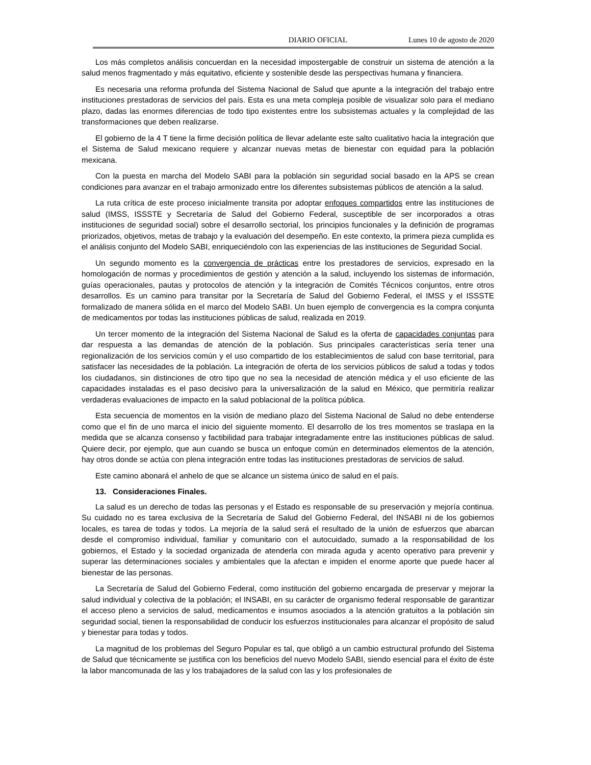DIARIO OFICIAL Lunes 10 de agosto de 2020
Los más completos análisis concuerdan en la necesidad impostergable de construir un sistema de atención a la salud menos fragmentado y más equitativo, eficiente y sostenible desde las perspectivas humana y financiera.
Es necesaria una reforma profunda del Sistema Nacional de Salud que apunte a la integración del trabajo entre instituciones prestadoras de servicios del país. Esta es una meta compleja posible de visualizar solo para el mediano plazo, dadas las enormes diferencias de todo tipo existentes entre los subsistemas actuales y la complejidad de las transformaciones que deben realizarse.
El gobierno de la 4 T tiene la firme decisión política de llevar adelante este salto cualitativo hacia la integración que el Sistema de Salud mexicano requiere y alcanzar nuevas metas de bienestar con equidad para la población mexicana.
Con la puesta en marcha del Modelo SABI para la población sin seguridad social basado en la APS se crean condiciones para avanzar en el trabajo armonizado entre los diferentes subsistemas públicos de atención a la salud.
La ruta crítica de este proceso inicialmente transita por adoptar enfoques compartidos entre las instituciones de salud (IMSS, ISSSTE y Secretaría de Salud del Gobierno Federal, susceptible de ser incorporados a otras instituciones de seguridad social) sobre el desarrollo sectorial, los principios funcionales y la definición de programas priorizados, objetivos, metas de trabajo y la evaluación del desempeño. En este contexto, la primera pieza cumplida es el análisis conjunto del Modelo SABI, enriqueciéndolo con las experiencias de las instituciones de Seguridad Social.
Un segundo momento es la convergencia de prácticas entre los prestadores de servicios, expresado en la homologación de normas y procedimientos de gestión y atención a la salud, incluyendo los sistemas de información, guías operacionales, pautas y protocolos de atención y la integración de Comités Técnicos conjuntos, entre otros desarrollos. Es un camino para transitar por la Secretaría de Salud del Gobierno Federal, el IMSS y el ISSSTE formalizado de manera sólida en el marco del Modelo SABI. Un buen ejemplo de convergencia es la compra conjunta de medicamentos por todas las instituciones públicas de salud, realizada en 2019.
Un tercer momento de la integración del Sistema Nacional de Salud es la oferta de capacidades conjuntas para dar respuesta a las demandas de atención de la población. Sus principales características sería tener una regionalización de los servicios común y el uso compartido de los establecimientos de salud con base territorial, para satisfacer las necesidades de la población. La integración de oferta de los servicios públicos de salud a todas y todos los ciudadanos, sin distinciones de otro tipo que no sea la necesidad de atención médica y el uso eficiente de las capacidades instaladas es el paso decisivo para la universalización de la salud en México, que permitiría realizar verdaderas evaluaciones de impacto en la salud poblacional de la política pública.
Esta secuencia de momentos en la visión de mediano plazo del Sistema Nacional de Salud no debe entenderse como que el fin de uno marca el inicio del siguiente momento. El desarrollo de los tres momentos se traslapa en la medida que se alcanza consenso y factibilidad para trabajar integradamente entre las instituciones públicas de salud. Quiere decir, por ejemplo, que aun cuando se busca un enfoque común en determinados elementos de la atención, hay otros donde se actúa con plena integración entre todas las instituciones prestadoras de servicios de salud.
Este camino abonará el anhelo de que se alcance un sistema único de salud en el país.
13. Consideraciones Finales.
La salud es un derecho de todas las personas y el Estado es responsable de su preservación y mejoría continua. Su cuidado no es tarea exclusiva de la Secretaría de Salud del Gobierno Federal, del INSABI ni de los gobiernos locales, es tarea de todas y todos. La mejoría de la salud será el resultado de la unión de esfuerzos que abarcan desde el compromiso individual, familiar y comunitario con el autocuidado, sumado a la responsabilidad de los gobiernos, el Estado y la sociedad organizada de atenderla con mirada aguda y acento operativo para prevenir y superar las determinaciones sociales y ambientales que la afectan e impiden el enorme aporte que puede hacer al bienestar de las personas.
La Secretaría de Salud del Gobierno Federal, como institución del gobierno encargada de preservar y mejorar la salud individual y colectiva de la población; el INSABI, en su carácter de organismo federal responsable de garantizar el acceso pleno a servicios de salud, medicamentos e insumos asociados a la atención gratuitos a la población sin seguridad social, tienen la responsabilidad de conducir los esfuerzos institucionales para alcanzar el propósito de salud y bienestar para todas y todos.
La magnitud de los problemas del Seguro Popular es tal, que obligó a un cambio estructural profundo del Sistema de Salud que técnicamente se justifica con los beneficios del nuevo Modelo SABI, siendo esencial para el éxito de éste la labor mancomunada de las y los trabajadores de la salud con las y los profesionales de